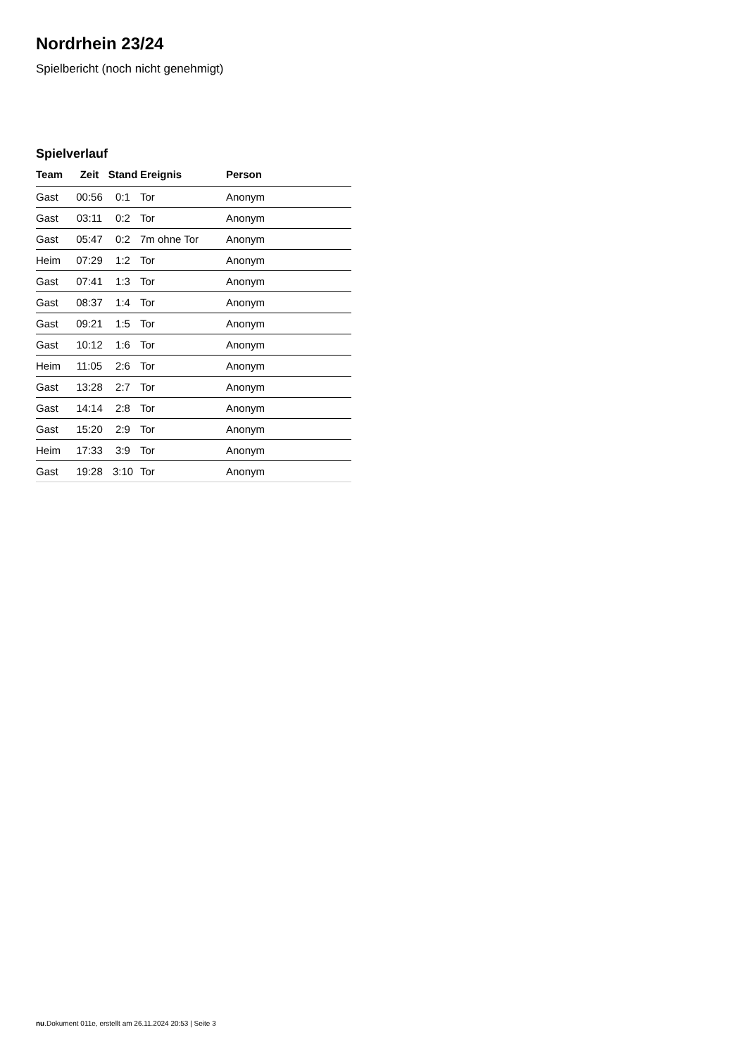Nordrhein 23/24
Spielbericht (noch nicht genehmigt)
Spielverlauf
| Team | Zeit | Stand | Ereignis | Person |
| --- | --- | --- | --- | --- |
| Gast | 00:56 | 0:1 | Tor | Anonym |
| Gast | 03:11 | 0:2 | Tor | Anonym |
| Gast | 05:47 | 0:2 | 7m ohne Tor | Anonym |
| Heim | 07:29 | 1:2 | Tor | Anonym |
| Gast | 07:41 | 1:3 | Tor | Anonym |
| Gast | 08:37 | 1:4 | Tor | Anonym |
| Gast | 09:21 | 1:5 | Tor | Anonym |
| Gast | 10:12 | 1:6 | Tor | Anonym |
| Heim | 11:05 | 2:6 | Tor | Anonym |
| Gast | 13:28 | 2:7 | Tor | Anonym |
| Gast | 14:14 | 2:8 | Tor | Anonym |
| Gast | 15:20 | 2:9 | Tor | Anonym |
| Heim | 17:33 | 3:9 | Tor | Anonym |
| Gast | 19:28 | 3:10 | Tor | Anonym |
nu.Dokument 011e, erstellt am 26.11.2024 20:53 | Seite 3